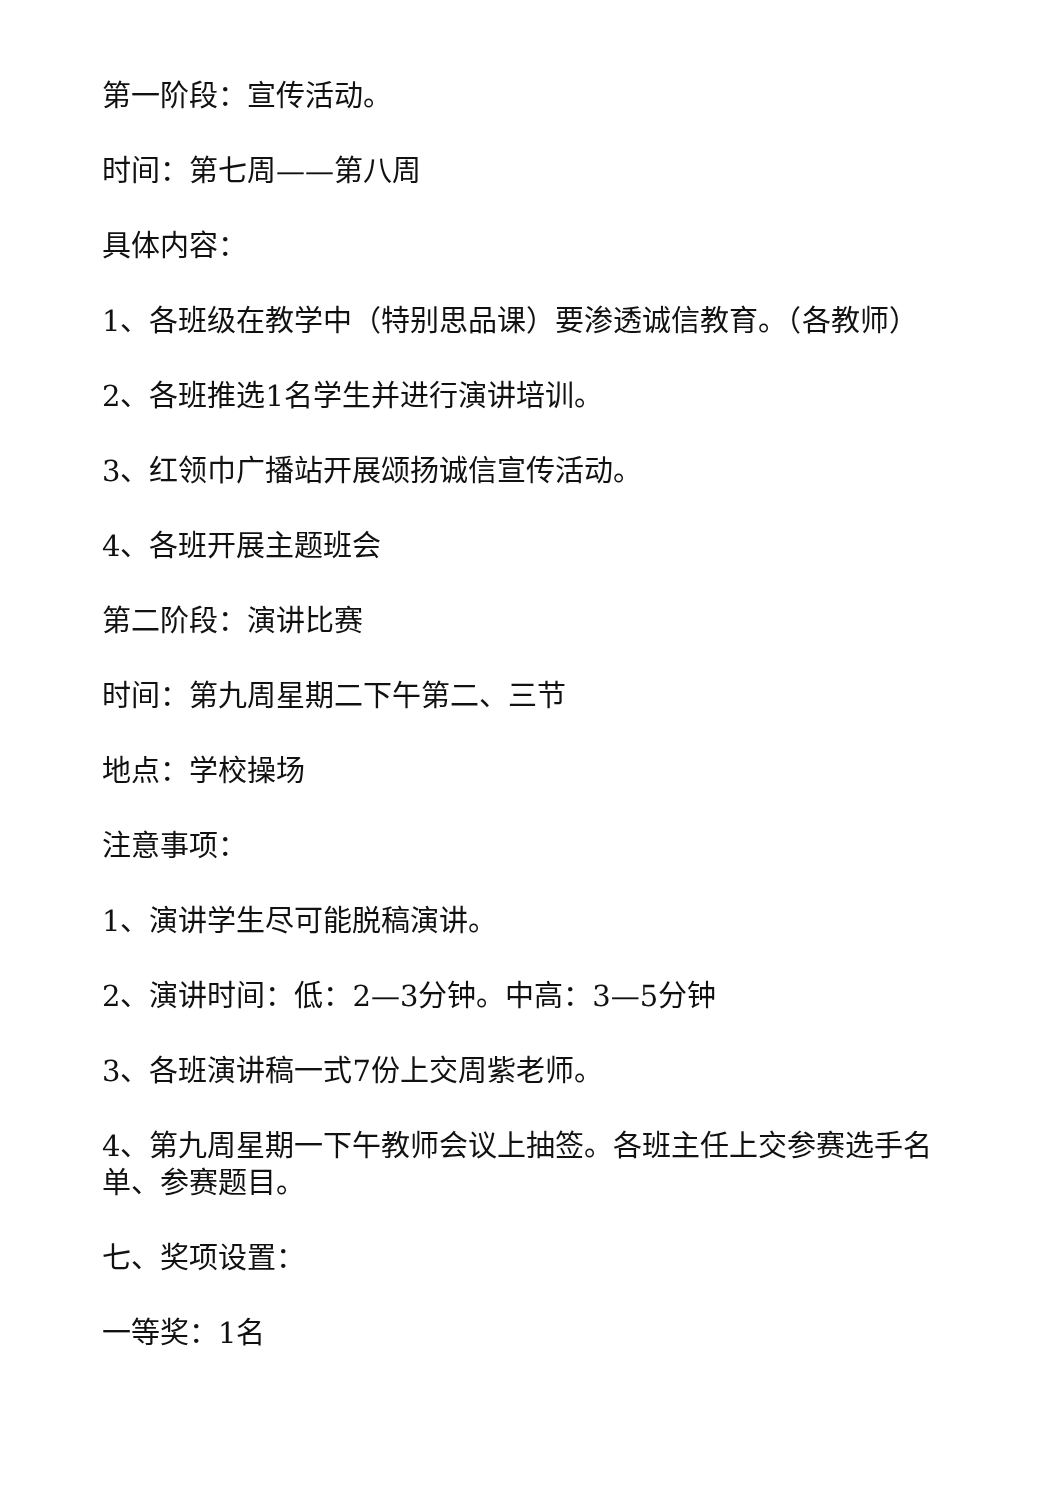第一阶段：宣传活动。
时间：第七周——第八周
具体内容：
1、各班级在教学中（特别思品课）要渗透诚信教育。（各教师）
2、各班推选1名学生并进行演讲培训。
3、红领巾广播站开展颂扬诚信宣传活动。
4、各班开展主题班会
第二阶段：演讲比赛
时间：第九周星期二下午第二、三节
地点：学校操场
注意事项：
1、演讲学生尽可能脱稿演讲。
2、演讲时间：低：2—3分钟。中高：3—5分钟
3、各班演讲稿一式7份上交周紫老师。
4、第九周星期一下午教师会议上抽签。各班主任上交参赛选手名单、参赛题目。
七、奖项设置：
一等奖：1名